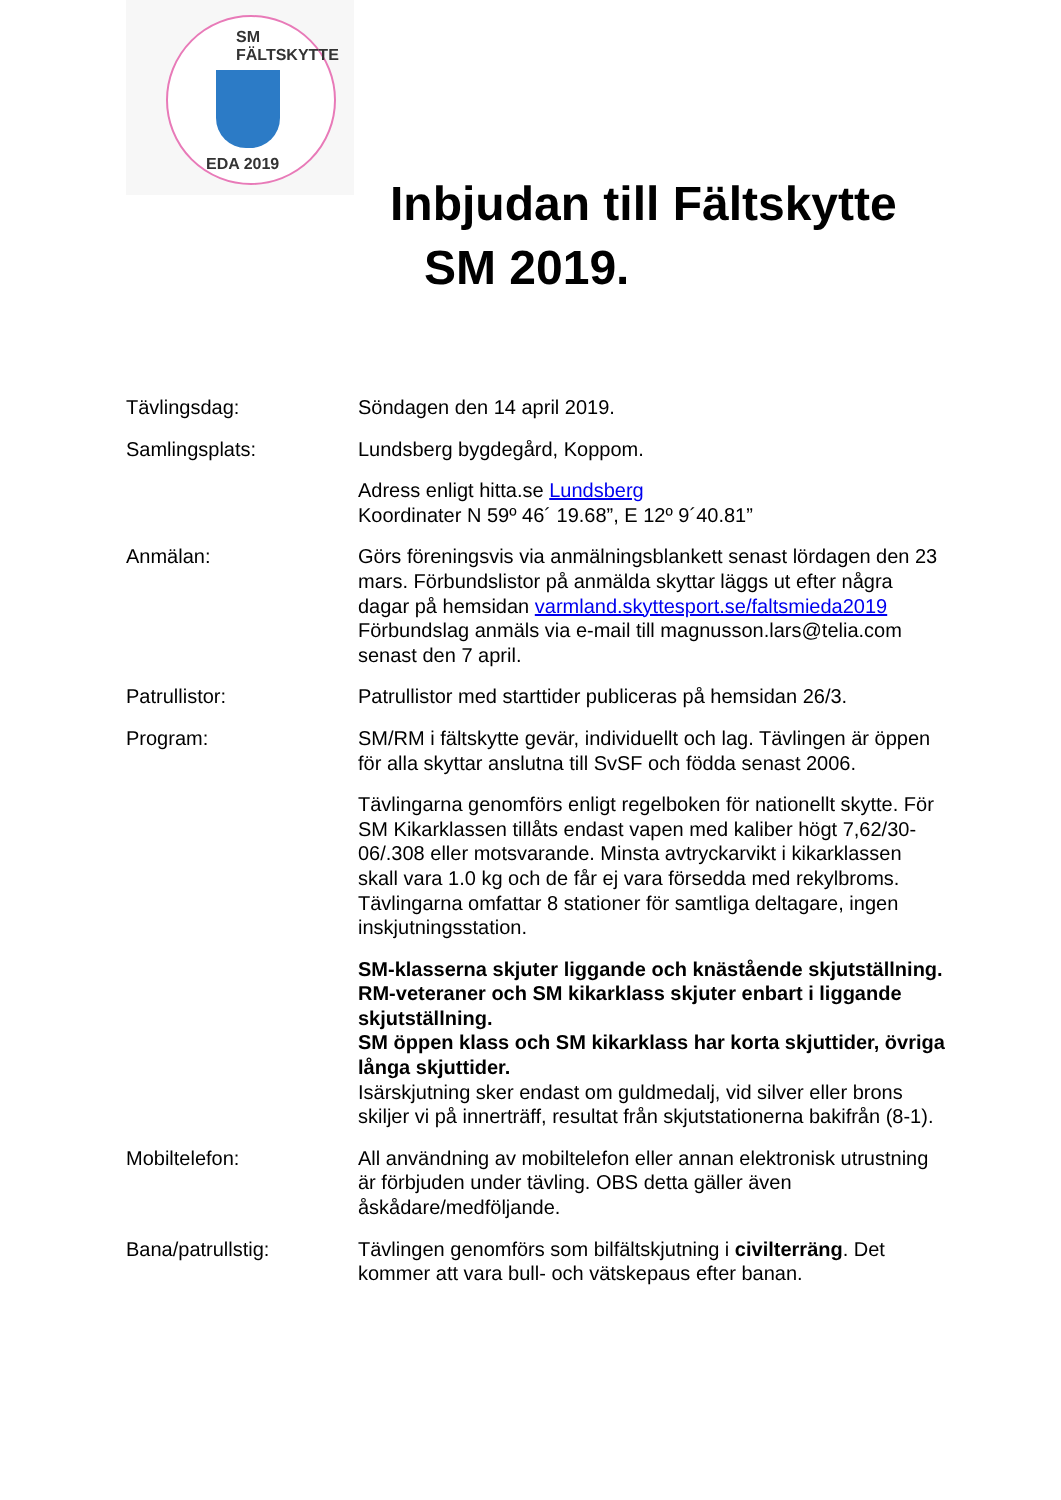SM FÄLTSKYTTE
EDA 2019
Inbjudan till Fältskytte
SM 2019.
Tävlingsdag: Söndagen den 14 april 2019.
Samlingsplats: Lundsberg bygdegård, Koppom.
Adress enligt hitta.se Lundsberg
Koordinater N 59º 46´ 19.68”, E 12º 9´40.81”
Anmälan: Görs föreningsvis via anmälningsblankett senast lördagen den 23 mars. Förbundslistor på anmälda skyttar läggs ut efter några dagar på hemsidan varmland.skyttesport.se/faltsmieda2019 Förbundslag anmäls via e-mail till magnusson.lars@telia.com senast den 7 april.
Patrullistor: Patrullistor med starttider publiceras på hemsidan 26/3.
Program: SM/RM i fältskytte gevär, individuellt och lag. Tävlingen är öppen för alla skyttar anslutna till SvSF och födda senast 2006.
Tävlingarna genomförs enligt regelboken för nationellt skytte. För SM Kikarklassen tillåts endast vapen med kaliber högt 7,62/30-06/.308 eller motsvarande. Minsta avtryckarvikt i kikarklassen skall vara 1.0 kg och de får ej vara försedda med rekylbroms. Tävlingarna omfattar 8 stationer för samtliga deltagare, ingen inskjutningsstation.
SM-klasserna skjuter liggande och knästående skjutställning. RM-veteraner och SM kikarklass skjuter enbart i liggande skjutställning.
SM öppen klass och SM kikarklass har korta skjuttider, övriga långa skjuttider.
Isärskjutning sker endast om guldmedalj, vid silver eller brons skiljer vi på innerträff, resultat från skjutstationerna bakifrån (8-1).
Mobiltelefon: All användning av mobiltelefon eller annan elektronisk utrustning är förbjuden under tävling. OBS detta gäller även åskådare/medföljande.
Bana/patrullstig: Tävlingen genomförs som bilfältskjutning i civilterräng. Det kommer att vara bull- och vätskepaus efter banan.